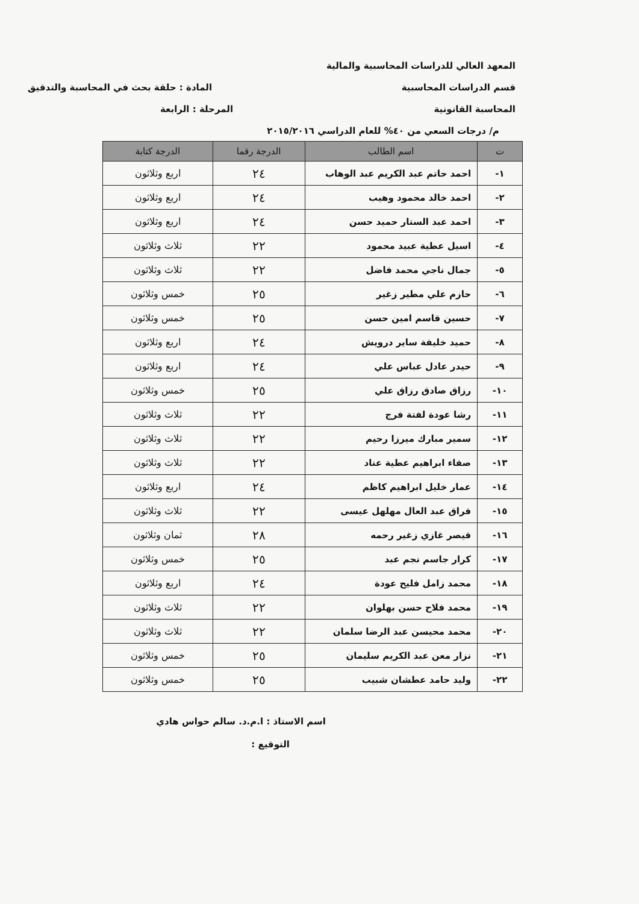المعهد العالي للدراسات المحاسبية والمالية
قسم الدراسات المحاسبية المادة : حلقة بحث في المحاسبة والتدقيق
المحاسبة القانونية المرحلة : الرابعة
م/ درجات السعي من ٤٠% للعام الدراسي ٢٠١٥/٢٠١٦
| ت | اسم الطالب | الدرجة رقما | الدرجة كتابة |
| --- | --- | --- | --- |
| ١- | احمد حاتم عبد الكريم عبد الوهاب | ٢٤ | اربع وثلاثون |
| ٢- | احمد خالد محمود وهيب | ٢٤ | اربع وثلاثون |
| ٣- | احمد عبد الستار حميد حسن | ٢٤ | اربع وثلاثون |
| ٤- | اسيل عطية عبيد محمود | ٢٢ | ثلاث وثلاثون |
| ٥- | جمال ناجي محمد فاضل | ٢٢ | ثلاث وثلاثون |
| ٦- | حازم علي مطير زغير | ٢٥ | خمس وثلاثون |
| ٧- | حسين قاسم امين حسن | ٢٥ | خمس وثلاثون |
| ٨- | حميد خليفة ساير درويش | ٢٤ | اربع وثلاثون |
| ٩- | حيدر عادل عباس علي | ٢٤ | اربع وثلاثون |
| ١٠- | رزاق صادق رزاق علي | ٢٥ | خمس وثلاثون |
| ١١- | رشا عودة لفتة فرج | ٢٢ | ثلاث وثلاثون |
| ١٢- | سمير مبارك ميرزا رحيم | ٢٢ | ثلاث وثلاثون |
| ١٣- | صفاء ابراهيم عطية عناد | ٢٢ | ثلاث وثلاثون |
| ١٤- | عمار خليل ابراهيم كاظم | ٢٤ | اربع وثلاثون |
| ١٥- | فراق عبد العال مهلهل عيسى | ٢٢ | ثلاث وثلاثون |
| ١٦- | قيصر غازي زغير رحمه | ٢٨ | ثمان وثلاثون |
| ١٧- | كرار جاسم نجم عبد | ٢٥ | خمس وثلاثون |
| ١٨- | محمد زامل فليح عودة | ٢٤ | اربع وثلاثون |
| ١٩- | محمد فلاح حسن بهلوان | ٢٢ | ثلاث وثلاثون |
| ٢٠- | محمد محيسن عبد الرضا سلمان | ٢٢ | ثلاث وثلاثون |
| ٢١- | نزار معن عبد الكريم سليمان | ٢٥ | خمس وثلاثون |
| ٢٢- | وليد حامد عطشان شبيب | ٢٥ | خمس وثلاثون |
اسم الاستاذ : ا.م.د. سالم حواس هادي
التوقيع :